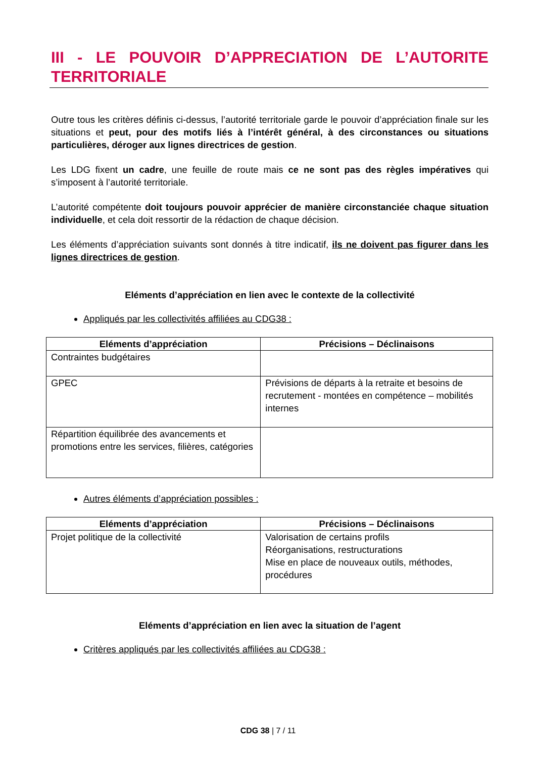III - LE POUVOIR D’APPRECIATION DE L’AUTORITE TERRITORIALE
Outre tous les critères définis ci-dessus, l’autorité territoriale garde le pouvoir d’appréciation finale sur les situations et peut, pour des motifs liés à l’intérêt général, à des circonstances ou situations particulières, déroger aux lignes directrices de gestion.
Les LDG fixent un cadre, une feuille de route mais ce ne sont pas des règles impératives qui s’imposent à l’autorité territoriale.
L’autorité compétente doit toujours pouvoir apprécier de manière circonstanciée chaque situation individuelle, et cela doit ressortir de la rédaction de chaque décision.
Les éléments d’appréciation suivants sont donnés à titre indicatif, ils ne doivent pas figurer dans les lignes directrices de gestion.
Eléments d’appréciation en lien avec le contexte de la collectivité
Appliqués par les collectivités affiliées au CDG38 :
| Eléments d’appréciation | Précisions – Déclinaisons |
| --- | --- |
| Contraintes budgétaires | |
| GPEC | Prévisions de départs à la retraite et besoins de recrutement - montées en compétence – mobilités internes |
| Répartition équilibrée des avancements et promotions entre les services, filières, catégories | |
Autres éléments d’appréciation possibles :
| Eléments d’appréciation | Précisions – Déclinaisons |
| --- | --- |
| Projet politique de la collectivité | Valorisation de certains profils Réorganisations, restructurations Mise en place de nouveaux outils, méthodes, procédures |
Eléments d’appréciation en lien avec la situation de l’agent
Critères appliqués par les collectivités affiliées au CDG38 :
CDG 38 | 7 / 11